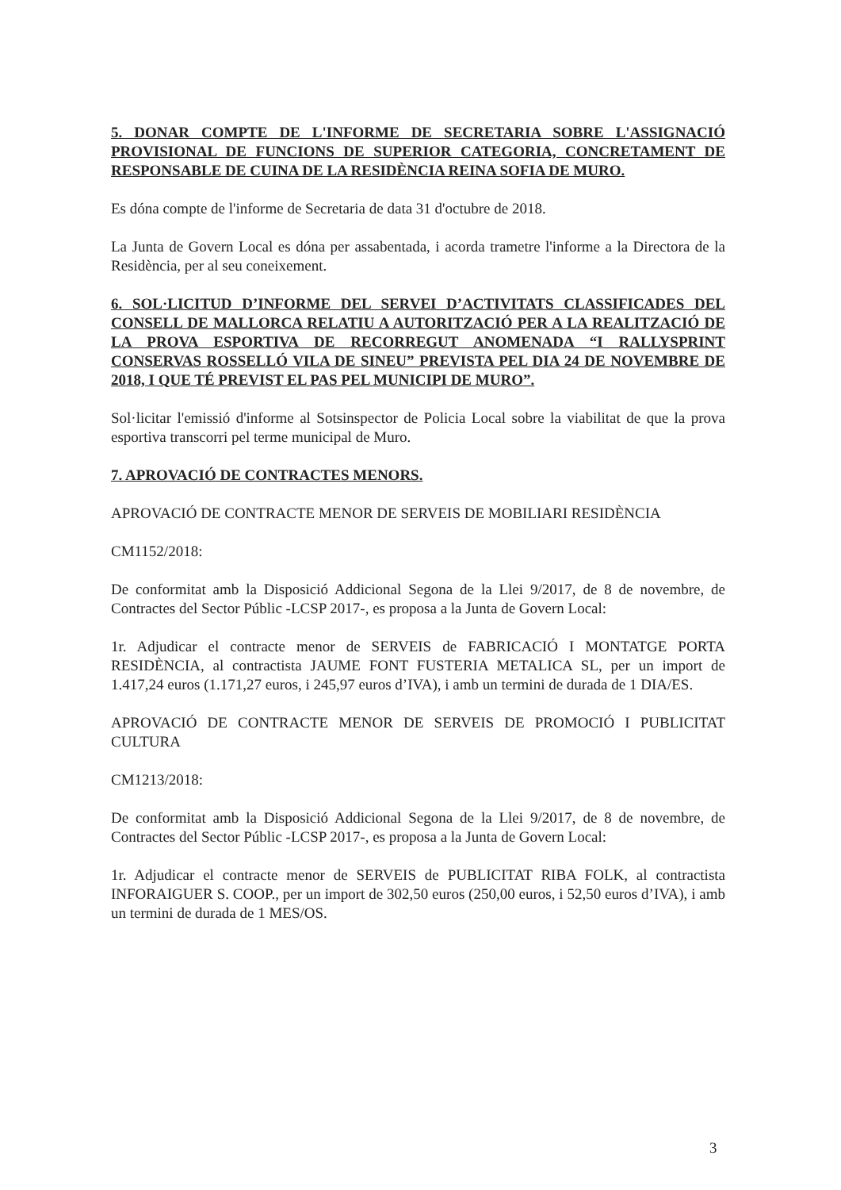5. DONAR COMPTE DE L'INFORME DE SECRETARIA SOBRE L'ASSIGNACIÓ PROVISIONAL DE FUNCIONS DE SUPERIOR CATEGORIA, CONCRETAMENT DE RESPONSABLE DE CUINA DE LA RESIDÈNCIA REINA SOFIA DE MURO.
Es dóna compte de l'informe de Secretaria de data 31 d'octubre de 2018.
La Junta de Govern Local es dóna per assabentada, i acorda trametre l'informe a la Directora de la Residència, per al seu coneixement.
6. SOL·LICITUD D’INFORME DEL SERVEI D’ACTIVITATS CLASSIFICADES DEL CONSELL DE MALLORCA RELATIU A AUTORITZACIÓ PER A LA REALITZACIÓ DE LA PROVA ESPORTIVA DE RECORREGUT ANOMENADA “I RALLYSPRINT CONSERVAS ROSSELLÓ VILA DE SINEU” PREVISTA PEL DIA 24 DE NOVEMBRE DE 2018, I QUE TÉ PREVIST EL PAS PEL MUNICIPI DE MURO”.
Sol·licitar l'emissió d'informe al Sotsinspector de Policia Local sobre la viabilitat de que la prova esportiva transcorri pel terme municipal de Muro.
7. APROVACIÓ DE CONTRACTES MENORS.
APROVACIÓ DE CONTRACTE MENOR DE SERVEIS DE MOBILIARI RESIDÈNCIA
CM1152/2018:
De conformitat amb la Disposició Addicional Segona de la Llei 9/2017, de 8 de novembre, de Contractes del Sector Públic -LCSP 2017-, es proposa a la Junta de Govern Local:
1r. Adjudicar el contracte menor de SERVEIS de FABRICACIÓ I MONTATGE PORTA RESIDÈNCIA, al contractista JAUME FONT FUSTERIA METALICA SL, per un import de 1.417,24 euros (1.171,27 euros, i 245,97 euros d’IVA), i amb un termini de durada de 1 DIA/ES.
APROVACIÓ DE CONTRACTE MENOR DE SERVEIS DE PROMOCIÓ I PUBLICITAT CULTURA
CM1213/2018:
De conformitat amb la Disposició Addicional Segona de la Llei 9/2017, de 8 de novembre, de Contractes del Sector Públic -LCSP 2017-, es proposa a la Junta de Govern Local:
1r. Adjudicar el contracte menor de SERVEIS de PUBLICITAT RIBA FOLK, al contractista INFORAIGUER S. COOP., per un import de 302,50 euros (250,00 euros, i 52,50 euros d’IVA), i amb un termini de durada de 1 MES/OS.
3